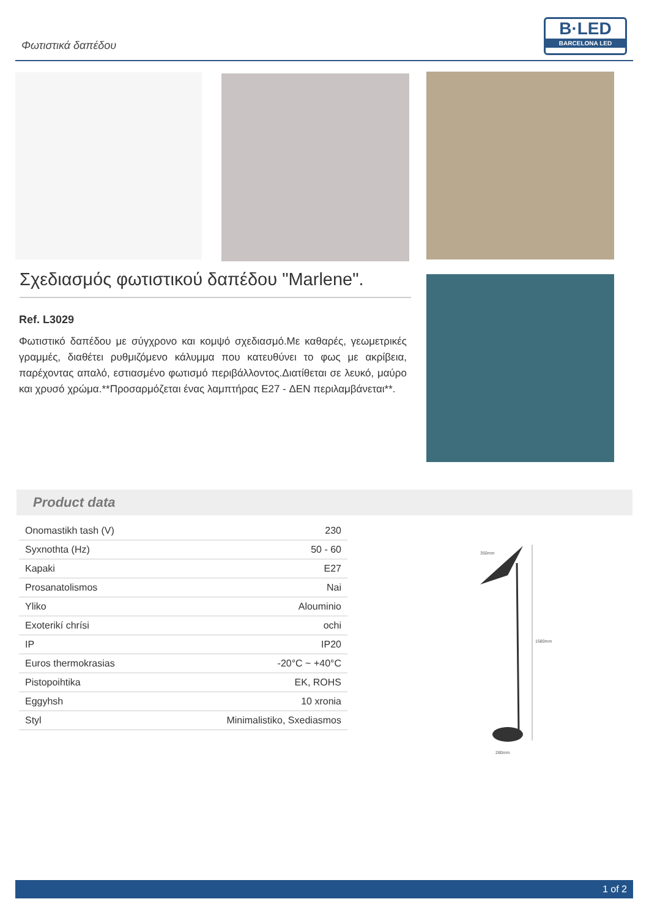Φωτιστικά δαπέδου
B·LED
BARCELONA LED
Σχεδιασμός φωτιστικού δαπέδου "Marlene".
Ref. L3029
Φωτιστικό δαπέδου με σύγχρονο και κομψό σχεδιασμό.Με καθαρές, γεωμετρικές γραμμές, διαθέτει ρυθμιζόμενο κάλυμμα που κατευθύνει το φως με ακρίβεια, παρέχοντας απαλό, εστιασμένο φωτισμό περιβάλλοντος.Διατίθεται σε λευκό, μαύρο και χρυσό χρώμα.**Προσαρμόζεται ένας λαμπτήρας E27 - ΔΕΝ περιλαμβάνεται**.
Product data
| Onomastikh tash (V) | 230 |
| Syxnothta (Hz) | 50 - 60 |
| Kapaki | E27 |
| Prosanatolismos | Nai |
| Yliko | Alouminio |
| Exoterikí chrísi | ochi |
| IP | IP20 |
| Euros thermokrasias | -20°C ~ +40°C |
| Pistopoihtika | EK, ROHS |
| Eggyhsh | 10 xronia |
| Styl | Minimalistiko, Sxediasmos |
350mm
1580mm
280mm
1 of 2